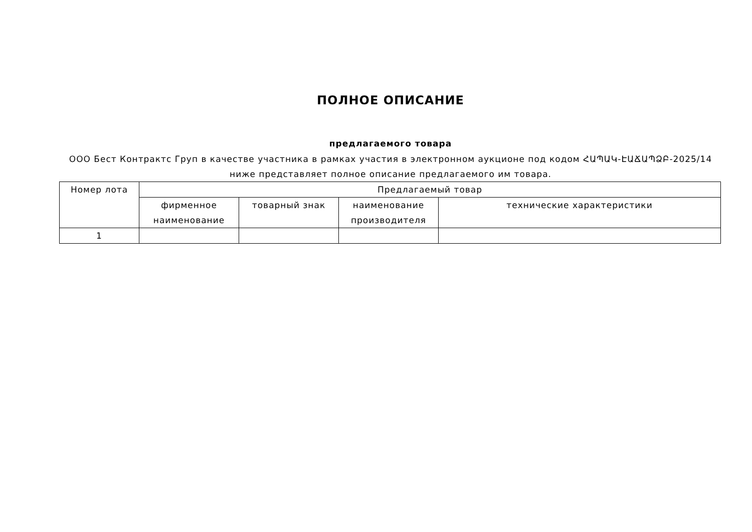ПОЛНОЕ ОПИСАНИЕ
предлагаемого товара
ООО Бест Контрактс Груп в качестве участника в рамках участия в электронном аукционе под кодом ՀԱՊԱԿ-ԷԱՃԱՊՁԲ-2025/14 ниже представляет полное описание предлагаемого им товара.
| Номер лота | Предлагаемый товар | | | |
| --- | --- | --- | --- | --- |
| | фирменное наименование | товарный знак | наименование производителя | технические характеристики |
| 1 | | | | |